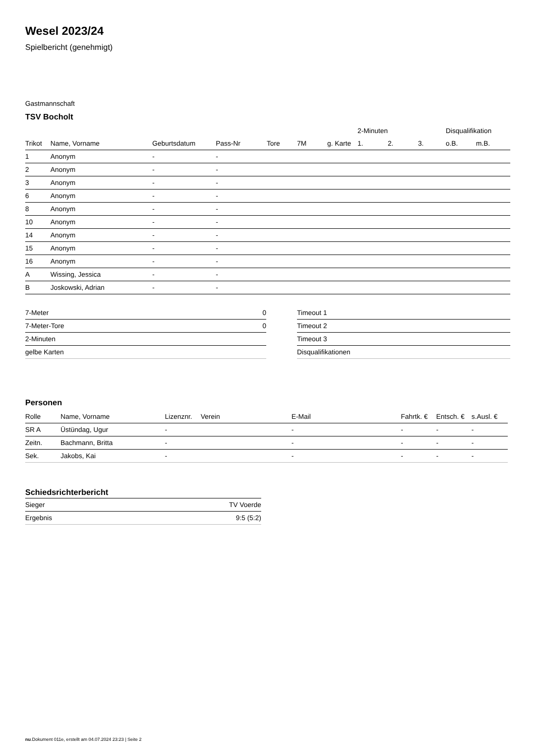Wesel 2023/24
Spielbericht (genehmigt)
Gastmannschaft
TSV Bocholt
| | | | | | | | 2-Minuten | | | Disqualifikation | |
| Trikot | Name, Vorname | Geburtsdatum | Pass-Nr | Tore | 7M | g. Karte | 1. | 2. | 3. | o.B. | m.B. |
| 1 | Anonym | - | - | | | | | | | | |
| 2 | Anonym | - | - | | | | | | | | |
| 3 | Anonym | - | - | | | | | | | | |
| 6 | Anonym | - | - | | | | | | | | |
| 8 | Anonym | - | - | | | | | | | | |
| 10 | Anonym | - | - | | | | | | | | |
| 14 | Anonym | - | - | | | | | | | | |
| 15 | Anonym | - | - | | | | | | | | |
| 16 | Anonym | - | - | | | | | | | | |
| A | Wissing, Jessica | - | - | | | | | | | | |
| B | Joskowski, Adrian | - | - | | | | | | | | |
| 7-Meter | 0 |
| 7-Meter-Tore | 0 |
| 2-Minuten | |
| gelbe Karten | |
| Timeout 1 |
| Timeout 2 |
| Timeout 3 |
| Disqualifikationen |
Personen
| Rolle | Name, Vorname | Lizenznr. | Verein | E-Mail | Fahrtk. € | Entsch. € | s.Ausl. € |
| --- | --- | --- | --- | --- | --- | --- | --- |
| SR A | Üstündag, Ugur | - | | - | - | - | - |
| Zeitn. | Bachmann, Britta | - | | - | - | - | - |
| Sek. | Jakobs, Kai | - | | - | - | - | - |
Schiedsrichterbericht
| Sieger | TV Voerde |
| Ergebnis | 9:5 (5:2) |
nu.Dokument 011e, erstellt am 04.07.2024 23:23 | Seite 2